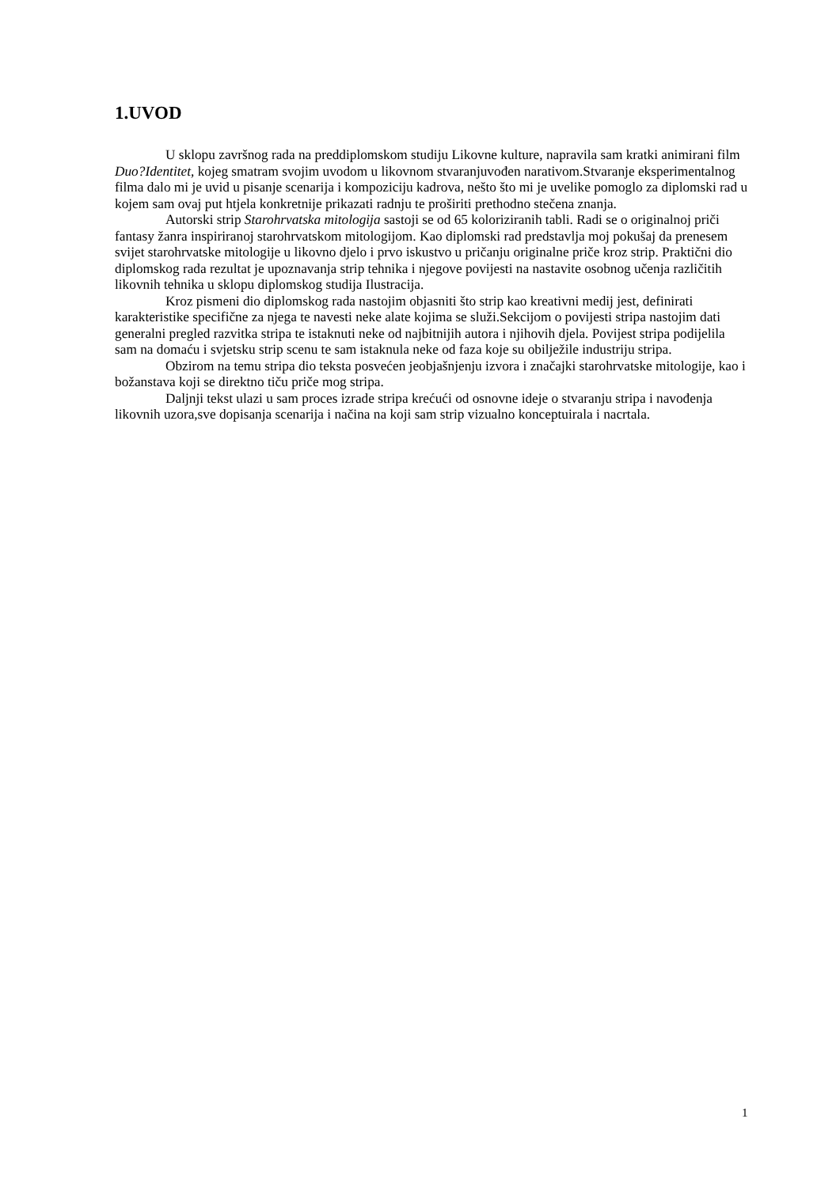1.UVOD
U sklopu završnog rada na preddiplomskom studiju Likovne kulture, napravila sam kratki animirani film Duo?Identitet, kojeg smatram svojim uvodom u likovnom stvaranjuvođen narativom.Stvaranje eksperimentalnog filma dalo mi je uvid u pisanje scenarija i kompoziciju kadrova, nešto što mi je uvelike pomoglo za diplomski rad u kojem sam ovaj put htjela konkretnije prikazati radnju te proširiti prethodno stečena znanja.
Autorski strip Starohrvatska mitologija sastoji se od 65 koloriziranih tabli. Radi se o originalnoj priči fantasy žanra inspiriranoj starohrvatskom mitologijom. Kao diplomski rad predstavlja moj pokušaj da prenesem svijet starohrvatske mitologije u likovno djelo i prvo iskustvo u pričanju originalne priče kroz strip. Praktični dio diplomskog rada rezultat je upoznavanja strip tehnika i njegove povijesti na nastavite osobnog učenja različitih likovnih tehnika u sklopu diplomskog studija Ilustracija.
Kroz pismeni dio diplomskog rada nastojim objasniti što strip kao kreativni medij jest, definirati karakteristike specifične za njega te navesti neke alate kojima se služi.Sekcijom o povijesti stripa nastojim dati generalni pregled razvitka stripa te istaknuti neke od najbitnijih autora i njihovih djela. Povijest stripa podijelila sam na domaću i svjetsku strip scenu te sam istaknula neke od faza koje su obilježile industriju stripa.
Obzirom na temu stripa dio teksta posvećen jeobjašnjenju izvora i značajki starohrvatske mitologije, kao i božanstava koji se direktno tiču priče mog stripa.
Daljnji tekst ulazi u sam proces izrade stripa krećući od osnovne ideje o stvaranju stripa i navođenja likovnih uzora,sve dopisanja scenarija i načina na koji sam strip vizualno konceptuirala i nacrtala.
1